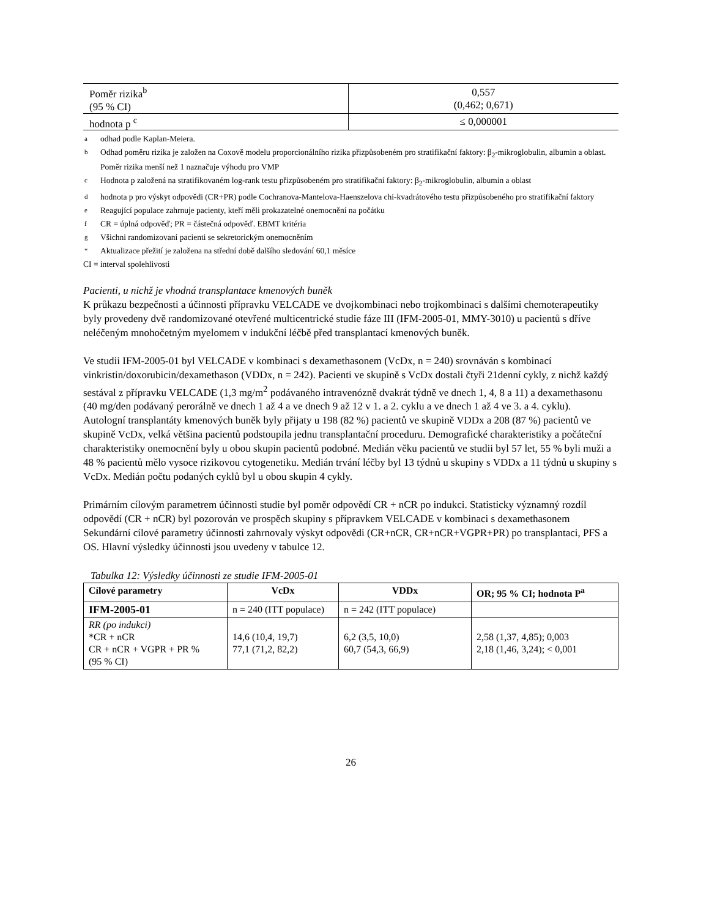| Poměr rizika<sup>b</sup> (95 % CI) | 0,557 (0,462; 0,671) |
| hodnota p <sup>c</sup> | ≤ 0,000001 |
aodhad podle Kaplan-Meiera.
b Odhad poměru rizika je založen na Coxově modelu proporcionálního rizika přizpůsobeném pro stratifikační faktory: β<sub>2</sub>-mikroglobulin, albumin a oblast. Poměr rizika menší než 1 naznačuje výhodu pro VMP
c Hodnota p založená na stratifikovaném log-rank testu přizpůsobeném pro stratifikační faktory: β<sub>2</sub>-mikroglobulin, albumin a oblast
dhodnota p pro výskyt odpovědi (CR+PR) podle Cochranova-Mantelova-Haenszelova chi-kvadrátového testu přizpůsobeného pro stratifikační faktory
e Reagující populace zahrnuje pacienty, kteří měli prokazatelné onemocnění na počátku
f CR = úplná odpověď; PR = částečná odpověď. EBMT kritéria
g Všichni randomizovaní pacienti se sekretorickým onemocněním
* Aktualizace přežití je založena na střední době dalšího sledování 60,1 měsíce
CI = interval spolehlivosti
Pacienti, u nichž je vhodná transplantace kmenových buněk
K průkazu bezpečnosti a účinnosti přípravku VELCADE ve dvojkombinaci nebo trojkombinaci s dalšími chemoterapeutiky byly provedeny dvě randomizované otevřené multicentrické studie fáze III (IFM-2005-01, MMY-3010) u pacientů s dříve neléčeným mnohočetným myelomem v indukční léčbě před transplantací kmenových buněk.
Ve studii IFM-2005-01 byl VELCADE v kombinaci s dexamethasonem (VcDx, n = 240) srovnáván s kombinací vinkristin/doxorubicin/dexamethason (VDDx, n = 242). Pacienti ve skupině s VcDx dostali čtyři 21denní cykly, z nichž každý sestával z přípravku VELCADE (1,3 mg/m<sup>2</sup> podávaného intravenózně dvakrát týdně ve dnech 1, 4, 8 a 11) a dexamethasonu (40 mg/den podávaný perorálně ve dnech 1 až 4 a ve dnech 9 až 12 v 1. a 2. cyklu a ve dnech 1 až 4 ve 3. a 4. cyklu).
Autologní transplantáty kmenových buněk byly přijaty u 198 (82 %) pacientů ve skupině VDDx a 208 (87 %) pacientů ve skupině VcDx, velká většina pacientů podstoupila jednu transplantační proceduru. Demografické charakteristiky a počáteční charakteristiky onemocnění byly u obou skupin pacientů podobné. Medián věku pacientů ve studii byl 57 let, 55 % byli muži a 48 % pacientů mělo vysoce rizikovou cytogenetiku. Medián trvání léčby byl 13 týdnů u skupiny s VDDx a 11 týdnů u skupiny s VcDx. Medián počtu podaných cyklů byl u obou skupin 4 cykly.
Primárním cílovým parametrem účinnosti studie byl poměr odpovědí CR + nCR po indukci. Statisticky významný rozdíl odpovědí (CR + nCR) byl pozorován ve prospěch skupiny s přípravkem VELCADE v kombinaci s dexamethasonem Sekundární cílové parametry účinnosti zahrnovaly výskyt odpovědi (CR+nCR, CR+nCR+VGPR+PR) po transplantaci, PFS a OS. Hlavní výsledky účinnosti jsou uvedeny v tabulce 12.
Tabulka 12: Výsledky účinnosti ze studie IFM-2005-01
| Cílové parametry | VcDx | VDDx | OR; 95 % CI; hodnota P<sup>a</sup> |
| --- | --- | --- | --- |
| IFM-2005-01 | n = 240 (ITT populace) | n = 242 (ITT populace) | |
| RR (po indukci) *CR + nCR CR + nCR + VGPR + PR % (95 % CI) | 14,6 (10,4, 19,7) 77,1 (71,2, 82,2) | 6,2 (3,5, 10,0) 60,7 (54,3, 66,9) | 2,58 (1,37, 4,85); 0,003 2,18 (1,46, 3,24); < 0,001 |
26